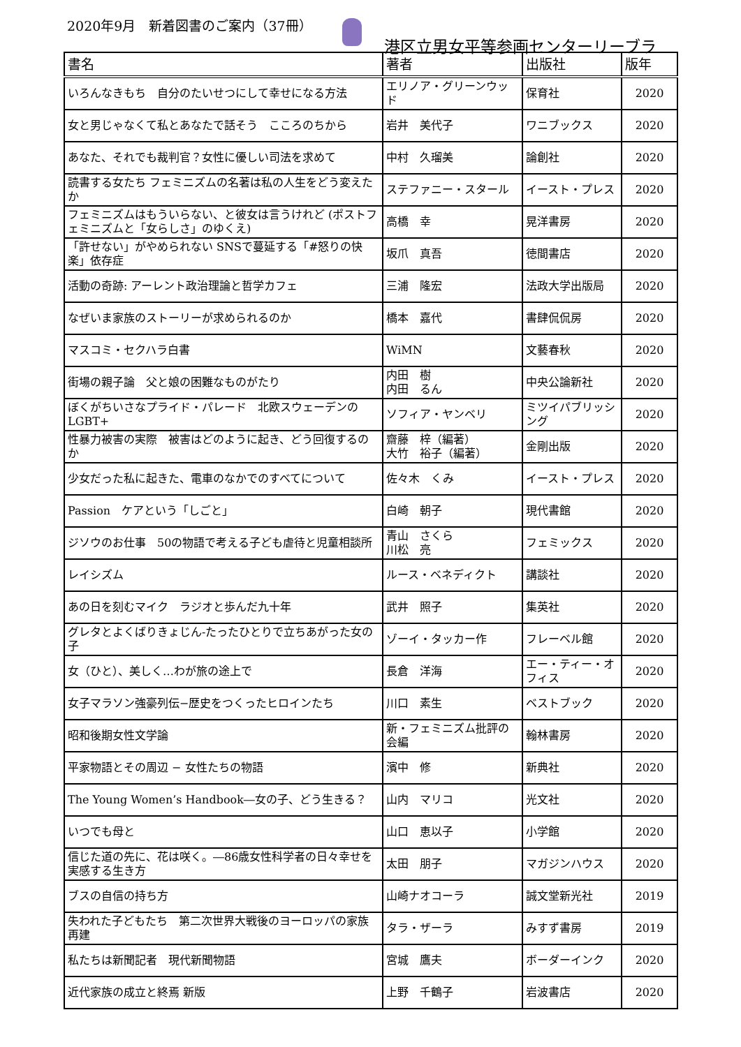2020年9月　新着図書のご案内（37冊）
港区立男女平等参画センターリーブラ
| 書名 | 著者 | 出版社 | 版年 |
| --- | --- | --- | --- |
| いろんなきもち 自分のたいせつにして幸せになる方法 | エリノア・グリーンウッド | 保育社 | 2020 |
| 女と男じゃなくて私とあなたで話そう こころのちから | 岩井 美代子 | ワニブックス | 2020 |
| あなた、それでも裁判官？女性に優しい司法を求めて | 中村 久瑠美 | 論創社 | 2020 |
| 読書する女たち フェミニズムの名著は私の人生をどう変えたか | ステファニー・スタール | イースト・プレス | 2020 |
| フェミニズムはもういらない、と彼女は言うけれど (ポストフェミニズムと「女らしさ」のゆくえ) | 高橋 幸 | 晃洋書房 | 2020 |
| 「許せない」がやめられない SNSで蔓延する「#怒りの快楽」依存症 | 坂爪 真吾 | 徳間書店 | 2020 |
| 活動の奇跡: アーレント政治理論と哲学カフェ | 三浦 隆宏 | 法政大学出版局 | 2020 |
| なぜいま家族のストーリーが求められるのか | 橋本 嘉代 | 書肆侃侃房 | 2020 |
| マスコミ・セクハラ白書 | WiMN | 文藝春秋 | 2020 |
| 街場の親子論 父と娘の困難なものがたり | 内田 樹 内田 るん | 中央公論新社 | 2020 |
| ぼくがちいさなプライド・パレード 北欧スウェーデンのLGBT+ | ソフィア・ヤンベリ | ミツイパブリッシング | 2020 |
| 性暴力被害の実際 被害はどのように起き、どう回復するのか | 齋藤 梓（編著） 大竹 裕子（編著） | 金剛出版 | 2020 |
| 少女だった私に起きた、電車のなかでのすべてについて | 佐々木 くみ | イースト・プレス | 2020 |
| Passion ケアという「しごと」 | 白崎 朝子 | 現代書館 | 2020 |
| ジソウのお仕事 50の物語で考える子ども虐待と児童相談所 | 青山 さくら 川松 亮 | フェミックス | 2020 |
| レイシズム | ルース・ベネディクト | 講談社 | 2020 |
| あの日を刻むマイク ラジオと歩んだ九十年 | 武井 照子 | 集英社 | 2020 |
| グレタとよくばりきょじん-たったひとりで立ちあがった女の子 | ゾーイ・タッカー作 | フレーベル館 | 2020 |
| 女（ひと）、美しく…わが旅の途上で | 長倉 洋海 | エー・ティー・オフィス | 2020 |
| 女子マラソン強豪列伝−歴史をつくったヒロインたち | 川口 素生 | ベストブック | 2020 |
| 昭和後期女性文学論 | 新・フェミニズム批評の会編 | 翰林書房 | 2020 |
| 平家物語とその周辺 − 女性たちの物語 | 濱中 修 | 新典社 | 2020 |
| The Young Women’s Handbook―女の子、どう生きる？ | 山内 マリコ | 光文社 | 2020 |
| いつでも母と | 山口 恵以子 | 小学館 | 2020 |
| 信じた道の先に、花は咲く。―86歳女性科学者の日々幸せを実感する生き方 | 太田 朋子 | マガジンハウス | 2020 |
| ブスの自信の持ち方 | 山崎ナオコーラ | 誠文堂新光社 | 2019 |
| 失われた子どもたち 第二次世界大戦後のヨーロッパの家族再建 | タラ・ザーラ | みすず書房 | 2019 |
| 私たちは新聞記者 現代新聞物語 | 宮城 鷹夫 | ボーダーインク | 2020 |
| 近代家族の成立と終焉 新版 | 上野 千鶴子 | 岩波書店 | 2020 |